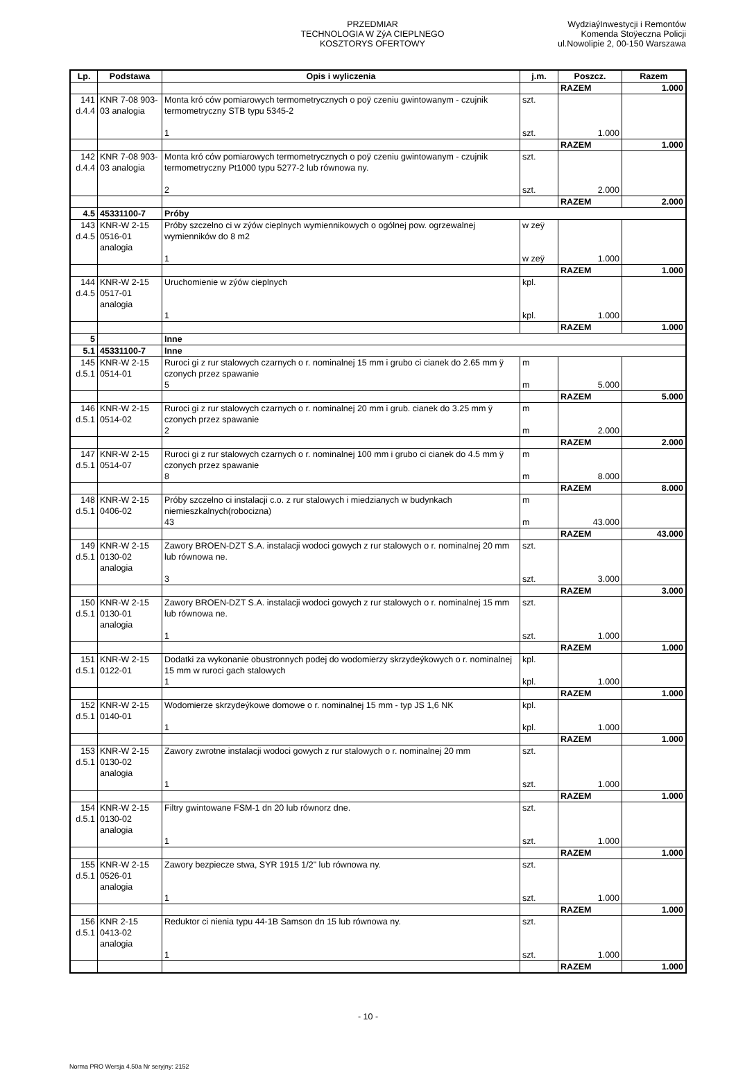PRZEDMIAR
TECHNOLOGIA W ZýA CIEPLNEGO
KOSZTORYS OFERTOWY
WydziaýInwestycji i Remontów
Komenda Stoÿeczna Policji
ul.Nowolipie 2, 00-150 Warszawa
| Lp. | Podstawa | Opis i wyliczenia | j.m. | Poszcz. | Razem |
| --- | --- | --- | --- | --- | --- |
| | | | | RAZEM | 1.000 |
| 141 d.4.4 | KNR 7-08 903-03 analogia | Monta kró ców pomiarowych termometrycznych o poÿ czeniu gwintowanym - czujnik termometryczny STB typu 5345-2 1 | szt. szt. | 1.000 | |
| | | | | RAZEM | 1.000 |
| 142 d.4.4 | KNR 7-08 903-03 analogia | Monta kró ców pomiarowych termometrycznych o poÿ czeniu gwintowanym - czujnik termometryczny Pt1000 typu 5277-2 lub równowa ny. 2 | szt. szt. | 2.000 | |
| | | | | RAZEM | 2.000 |
| 4.5 | 45331100-7 | Próby | | | |
| 143 d.4.5 | KNR-W 2-15 0516-01 analogia | Próby szczelno ci w zýów cieplnych wymiennikowych o ogólnej pow. ogrzewalnej wymienników do 8 m2 1 | w zeÿ w zeÿ | 1.000 | |
| | | | | RAZEM | 1.000 |
| 144 d.4.5 | KNR-W 2-15 0517-01 analogia | Uruchomienie w zýów cieplnych 1 | kpl. kpl. | 1.000 | |
| | | | | RAZEM | 1.000 |
| 5 | | Inne | | | |
| 5.1 | 45331100-7 | Inne | | | |
| 145 d.5.1 | KNR-W 2-15 0514-01 | Ruroci gi z rur stalowych czarnych o r. nominalnej 15 mm i grubo ci cianek do 2.65 mm ÿ czonych przez spawanie 5 | m m | 5.000 | |
| | | | | RAZEM | 5.000 |
| 146 d.5.1 | KNR-W 2-15 0514-02 | Ruroci gi z rur stalowych czarnych o r. nominalnej 20 mm i grub. cianek do 3.25 mm ÿ czonych przez spawanie 2 | m m | 2.000 | |
| | | | | RAZEM | 2.000 |
| 147 d.5.1 | KNR-W 2-15 0514-07 | Ruroci gi z rur stalowych czarnych o r. nominalnej 100 mm i grubo ci cianek do 4.5 mm ÿ czonych przez spawanie 8 | m m | 8.000 | |
| | | | | RAZEM | 8.000 |
| 148 d.5.1 | KNR-W 2-15 0406-02 | Próby szczelno ci instalacji c.o. z rur stalowych i miedzianych w budynkach niemieszkalnych(robocizna) 43 | m m | 43.000 | |
| | | | | RAZEM | 43.000 |
| 149 d.5.1 | KNR-W 2-15 0130-02 analogia | Zawory BROEN-DZT S.A. instalacji wodoci gowych z rur stalowych o r. nominalnej 20 mm lub równowa ne. 3 | szt. szt. | 3.000 | |
| | | | | RAZEM | 3.000 |
| 150 d.5.1 | KNR-W 2-15 0130-01 analogia | Zawory BROEN-DZT S.A. instalacji wodoci gowych z rur stalowych o r. nominalnej 15 mm lub równowa ne. 1 | szt. szt. | 1.000 | |
| | | | | RAZEM | 1.000 |
| 151 d.5.1 | KNR-W 2-15 0122-01 | Dodatki za wykonanie obustronnych podej do wodomierzy skrzydeýkowych o r. nominalnej 15 mm w ruroci gach stalowych 1 | kpl. kpl. | 1.000 | |
| | | | | RAZEM | 1.000 |
| 152 d.5.1 | KNR-W 2-15 0140-01 | Wodomierze skrzydeýkowe domowe o r. nominalnej 15 mm - typ JS 1,6 NK 1 | kpl. kpl. | 1.000 | |
| | | | | RAZEM | 1.000 |
| 153 d.5.1 | KNR-W 2-15 0130-02 analogia | Zawory zwrotne instalacji wodoci gowych z rur stalowych o r. nominalnej 20 mm 1 | szt. szt. | 1.000 | |
| | | | | RAZEM | 1.000 |
| 154 d.5.1 | KNR-W 2-15 0130-02 analogia | Filtry gwintowane FSM-1 dn 20 lub równorz dne. 1 | szt. szt. | 1.000 | |
| | | | | RAZEM | 1.000 |
| 155 d.5.1 | KNR-W 2-15 0526-01 analogia | Zawory bezpiecze stwa, SYR 1915 1/2" lub równowa ny. 1 | szt. szt. | 1.000 | |
| | | | | RAZEM | 1.000 |
| 156 d.5.1 | KNR 2-15 0413-02 analogia | Reduktor ci nienia typu 44-1B Samson dn 15 lub równowa ny. 1 | szt. szt. | 1.000 | |
| | | | | RAZEM | 1.000 |
- 10 -
Norma PRO Wersja 4.50a Nr seryjny: 2152